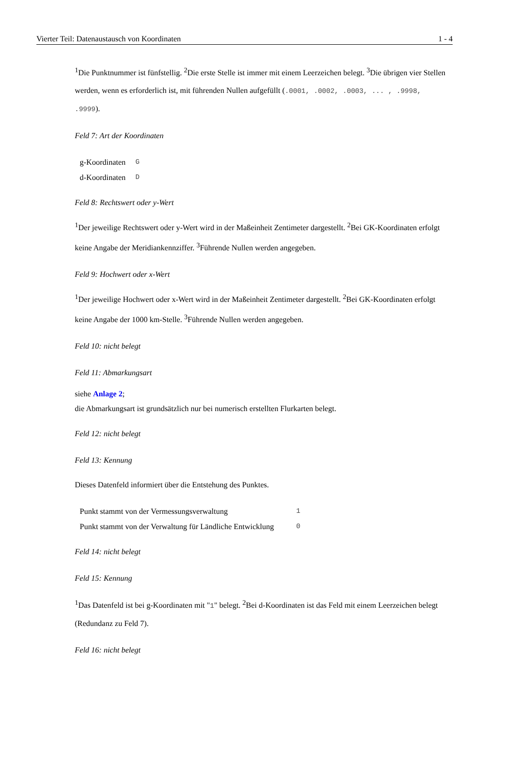Vierter Teil: Datenaustausch von Koordinaten 1 - 4
<sup>1</sup> Die Punktnummer ist fünfstellig. <sup>2</sup>Die erste Stelle ist immer mit einem Leerzeichen belegt. <sup>3</sup>Die übrigen vier Stellen werden, wenn es erforderlich ist, mit führenden Nullen aufgefüllt (.0001, .0002, .0003, ... , .9998, .9999).
Feld 7: Art der Koordinaten
| g-Koordinaten | G |
| d-Koordinaten | D |
Feld 8: Rechtswert oder y-Wert
<sup>1</sup> Der jeweilige Rechtswert oder y-Wert wird in der Maßeinheit Zentimeter dargestellt. <sup>2</sup>Bei GK-Koordinaten erfolgt keine Angabe der Meridiankennziffer. <sup>3</sup>Führende Nullen werden angegeben.
Feld 9: Hochwert oder x-Wert
<sup>1</sup> Der jeweilige Hochwert oder x-Wert wird in der Maßeinheit Zentimeter dargestellt. <sup>2</sup>Bei GK-Koordinaten erfolgt keine Angabe der 1000 km-Stelle. <sup>3</sup>Führende Nullen werden angegeben.
Feld 10: nicht belegt
Feld 11: Abmarkungsart
siehe Anlage 2;
die Abmarkungsart ist grundsätzlich nur bei numerisch erstellten Flurkarten belegt.
Feld 12: nicht belegt
Feld 13: Kennung
Dieses Datenfeld informiert über die Entstehung des Punktes.
| Punkt stammt von der Vermessungsverwaltung | 1 |
| Punkt stammt von der Verwaltung für Ländliche Entwicklung | 0 |
Feld 14: nicht belegt
Feld 15: Kennung
<sup>1</sup> Das Datenfeld ist bei g-Koordinaten mit "1" belegt. <sup>2</sup>Bei d-Koordinaten ist das Feld mit einem Leerzeichen belegt (Redundanz zu Feld 7).
Feld 16: nicht belegt